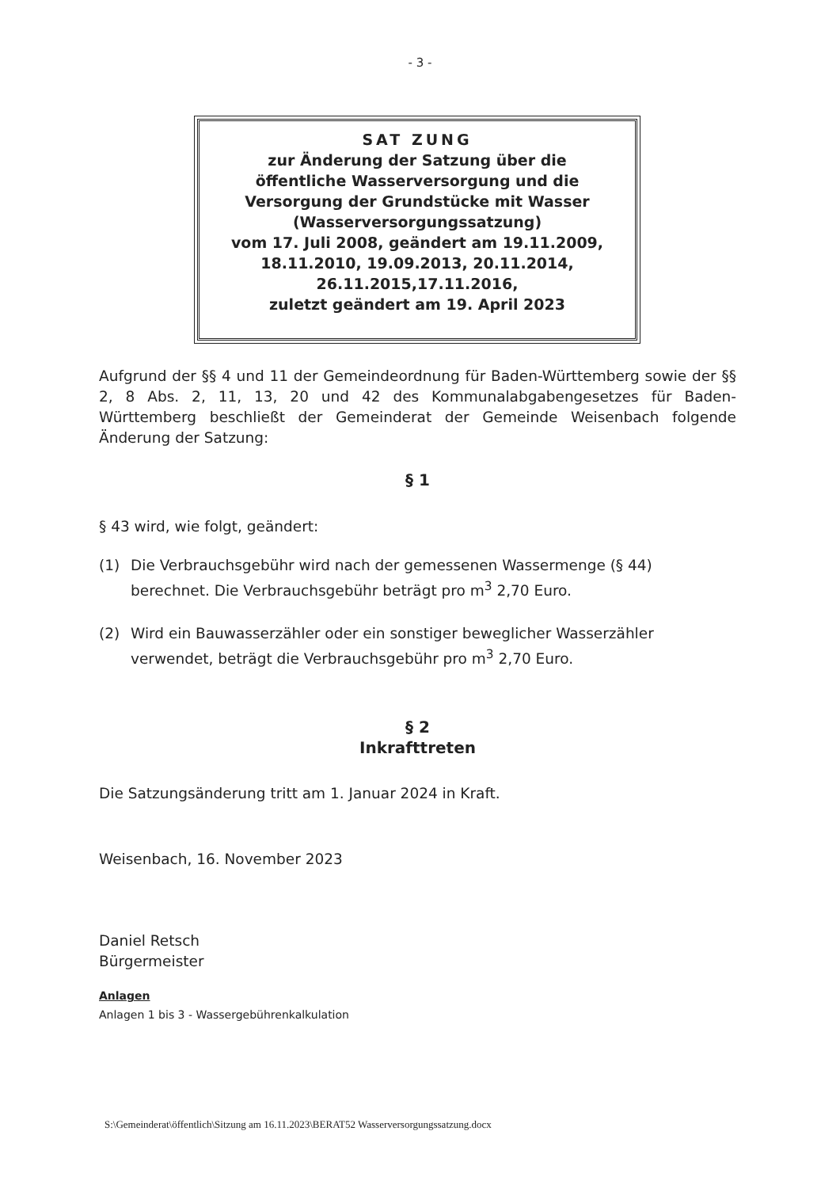- 3 -
SAT ZUNG
zur Änderung der Satzung über die
öffentliche Wasserversorgung und die
Versorgung der Grundstücke mit Wasser
(Wasserversorgungssatzung)
vom 17. Juli 2008, geändert am 19.11.2009,
18.11.2010, 19.09.2013, 20.11.2014,
26.11.2015,17.11.2016,
zuletzt geändert am 19. April 2023
Aufgrund der §§ 4 und 11 der Gemeindeordnung für Baden-Württemberg sowie der §§ 2, 8 Abs. 2, 11, 13, 20 und 42 des Kommunalabgabengesetzes für Baden-Württemberg beschließt der Gemeinderat der Gemeinde Weisenbach folgende Änderung der Satzung:
§ 1
§ 43 wird, wie folgt, geändert:
(1) Die Verbrauchsgebühr wird nach der gemessenen Wassermenge (§ 44)
berechnet. Die Verbrauchsgebühr beträgt pro m<sup>3</sup> 2,70 Euro.
(2) Wird ein Bauwasserzähler oder ein sonstiger beweglicher Wasserzähler
verwendet, beträgt die Verbrauchsgebühr pro m<sup>3</sup> 2,70 Euro.
§ 2
Inkrafttreten
Die Satzungsänderung tritt am 1. Januar 2024 in Kraft.
Weisenbach, 16. November 2023
Daniel Retsch
Bürgermeister
Anlagen
Anlagen 1 bis 3 - Wassergebührenkalkulation
S:\Gemeinderat\öffentlich\Sitzung am 16.11.2023\BERAT52 Wasserversorgungssatzung.docx